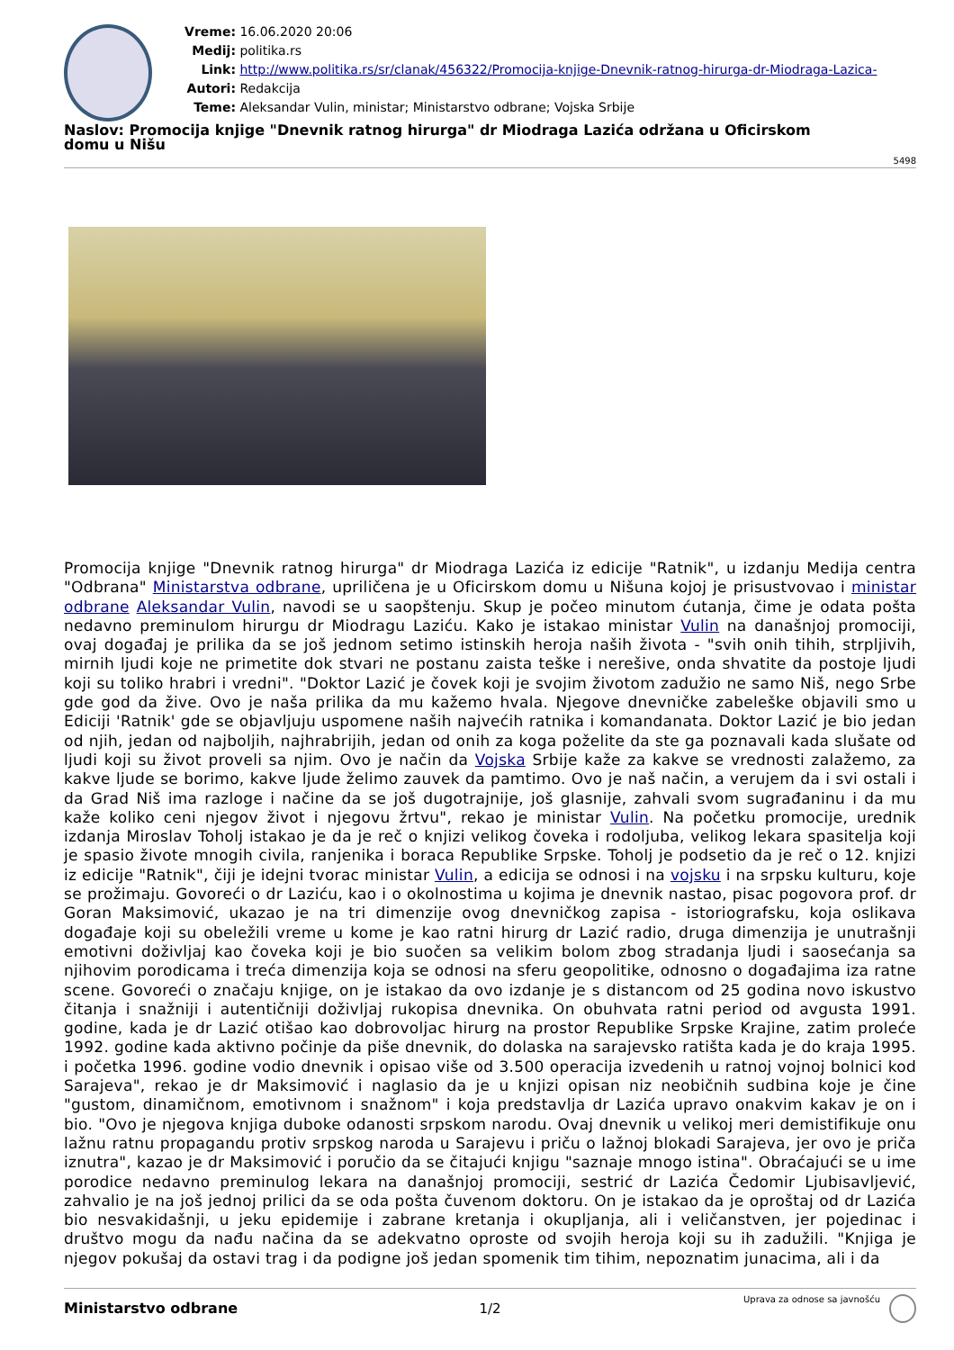Vreme: 16.06.2020 20:06
Medij: politika.rs
Link: http://www.politika.rs/sr/clanak/456322/Promocija-knjige-Dnevnik-ratnog-hirurga-dr-Miodraga-Lazica-
Autori: Redakcija
Teme: Aleksandar Vulin, ministar; Ministarstvo odbrane; Vojska Srbije
Naslov: Promocija knjige "Dnevnik ratnog hirurga" dr Miodraga Lazića održana u Oficirskom
domu u Nišu
5498
Promocija knjige "Dnevnik ratnog hirurga" dr Miodraga Lazića iz edicije "Ratnik", u izdanju Medija centra "Odbrana" Ministarstva odbrane, upriličena je u Oficirskom domu u Nišuna kojoj je prisustvovao i ministar odbrane Aleksandar Vulin, navodi se u saopštenju. Skup je počeo minutom ćutanja, čime je odata pošta nedavno preminulom hirurgu dr Miodragu Laziću. Kako je istakao ministar Vulin na današnjoj promociji, ovaj događaj je prilika da se još jednom setimo istinskih heroja naših života - "svih onih tihih, strpljivih, mirnih ljudi koje ne primetite dok stvari ne postanu zaista teške i nerešive, onda shvatite da postoje ljudi koji su toliko hrabri i vredni". "Doktor Lazić je čovek koji je svojim životom zadužio ne samo Niš, nego Srbe gde god da žive. Ovo je naša prilika da mu kažemo hvala. Njegove dnevničke zabeleške objavili smo u Ediciji 'Ratnik' gde se objavljuju uspomene naših najvećih ratnika i komandanata. Doktor Lazić je bio jedan od njih, jedan od najboljih, najhrabrijih, jedan od onih za koga poželite da ste ga poznavali kada slušate od ljudi koji su život proveli sa njim. Ovo je način da Vojska Srbije kaže za kakve se vrednosti zalažemo, za kakve ljude se borimo, kakve ljude želimo zauvek da pamtimo. Ovo je naš način, a verujem da i svi ostali i da Grad Niš ima razloge i načine da se još dugotrajnije, još glasnije, zahvali svom sugrađaninu i da mu kaže koliko ceni njegov život i njegovu žrtvu", rekao je ministar Vulin. Na početku promocije, urednik izdanja Miroslav Toholj istakao je da je reč o knjizi velikog čoveka i rodoljuba, velikog lekara spasitelja koji je spasio živote mnogih civila, ranjenika i boraca Republike Srpske. Toholj je podsetio da je reč o 12. knjizi iz edicije "Ratnik", čiji je idejni tvorac ministar Vulin, a edicija se odnosi i na vojsku i na srpsku kulturu, koje se prožimaju. Govoreći o dr Laziću, kao i o okolnostima u kojima je dnevnik nastao, pisac pogovora prof. dr Goran Maksimović, ukazao je na tri dimenzije ovog dnevničkog zapisa - istoriografsku, koja oslikava događaje koji su obeležili vreme u kome je kao ratni hirurg dr Lazić radio, druga dimenzija je unutrašnji emotivni doživljaj kao čoveka koji je bio suočen sa velikim bolom zbog stradanja ljudi i saosećanja sa njihovim porodicama i treća dimenzija koja se odnosi na sferu geopolitike, odnosno o događajima iza ratne scene. Govoreći o značaju knjige, on je istakao da ovo izdanje je s distancom od 25 godina novo iskustvo čitanja i snažniji i autentičniji doživljaj rukopisa dnevnika. On obuhvata ratni period od avgusta 1991. godine, kada je dr Lazić otišao kao dobrovoljac hirurg na prostor Republike Srpske Krajine, zatim proleće 1992. godine kada aktivno počinje da piše dnevnik, do dolaska na sarajevsko ratišta kada je do kraja 1995. i početka 1996. godine vodio dnevnik i opisao više od 3.500 operacija izvedenih u ratnoj vojnoj bolnici kod Sarajeva", rekao je dr Maksimović i naglasio da je u knjizi opisan niz neobičnih sudbina koje je čine "gustom, dinamičnom, emotivnom i snažnom" i koja predstavlja dr Lazića upravo onakvim kakav je on i bio. "Ovo je njegova knjiga duboke odanosti srpskom narodu. Ovaj dnevnik u velikoj meri demistifikuje onu lažnu ratnu propagandu protiv srpskog naroda u Sarajevu i priču o lažnoj blokadi Sarajeva, jer ovo je priča iznutra", kazao je dr Maksimović i poručio da se čitajući knjigu "saznaje mnogo istina". Obraćajući se u ime porodice nedavno preminulog lekara na današnjoj promociji, sestrić dr Lazića Čedomir Ljubisavljević, zahvalio je na još jednoj prilici da se oda pošta čuvenom doktoru. On je istakao da je oproštaj od dr Lazića bio nesvakidašnji, u jeku epidemije i zabrane kretanja i okupljanja, ali i veličanstven, jer pojedinac i društvo mogu da nađu načina da se adekvatno oproste od svojih heroja koji su ih zadužili. "Knjiga je njegov pokušaj da ostavi trag i da podigne još jedan spomenik tim tihim, nepoznatim junacima, ali i da
Ministarstvo odbrane 1/2
Uprava za odnose sa javnošću